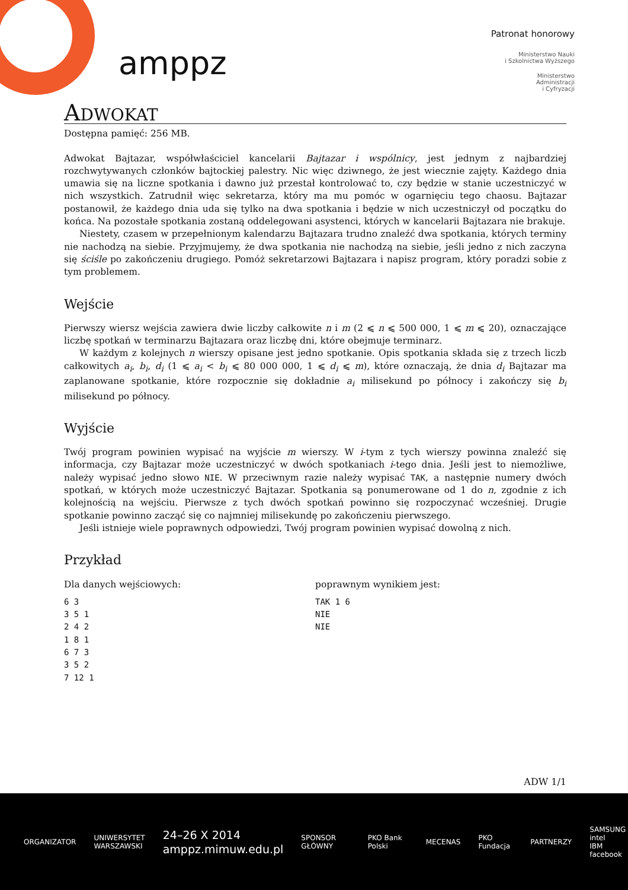amppz
Patronat honorowy
Ministerstwo Nauki
i Szkolnictwa Wyższego
Ministerstwo
Administracji
i Cyfryzacji
ADWOKAT
Dostępna pamięć: 256 MB.
Adwokat Bajtazar, współwłaściciel kancelarii Bajtazar i wspólnicy, jest jednym z najbardziej rozchwytywanych członków bajtockiej palestry. Nic więc dziwnego, że jest wiecznie zajęty. Każdego dnia umawia się na liczne spotkania i dawno już przestał kontrolować to, czy będzie w stanie uczestniczyć w nich wszystkich. Zatrudnił więc sekretarza, który ma mu pomóc w ogarnięciu tego chaosu. Bajtazar postanowił, że każdego dnia uda się tylko na dwa spotkania i będzie w nich uczestniczył od początku do końca. Na pozostałe spotkania zostaną oddelegowani asystenci, których w kancelarii Bajtazara nie brakuje.
Niestety, czasem w przepełnionym kalendarzu Bajtazara trudno znaleźć dwa spotkania, których terminy nie nachodzą na siebie. Przyjmujemy, że dwa spotkania nie nachodzą na siebie, jeśli jedno z nich zaczyna się ściśle po zakończeniu drugiego. Pomóż sekretarzowi Bajtazara i napisz program, który poradzi sobie z tym problemem.
Wejście
Pierwszy wiersz wejścia zawiera dwie liczby całkowite n i m (2 ⩽ n ⩽ 500 000, 1 ⩽ m ⩽ 20), oznaczające liczbę spotkań w terminarzu Bajtazara oraz liczbę dni, które obejmuje terminarz.
W każdym z kolejnych n wierszy opisane jest jedno spotkanie. Opis spotkania składa się z trzech liczb całkowitych a<sub>i</sub>, b<sub>i</sub>, d<sub>i</sub> (1 ⩽ a<sub>i</sub> < b<sub>i</sub> ⩽ 80 000 000, 1 ⩽ d<sub>i</sub> ⩽ m), które oznaczają, że dnia d<sub>i</sub> Bajtazar ma zaplanowane spotkanie, które rozpocznie się dokładnie a<sub>i</sub> milisekund po północy i zakończy się b<sub>i</sub> milisekund po północy.
Wyjście
Twój program powinien wypisać na wyjście m wierszy. W i-tym z tych wierszy powinna znaleźć się informacja, czy Bajtazar może uczestniczyć w dwóch spotkaniach i-tego dnia. Jeśli jest to niemożliwe, należy wypisać jedno słowo NIE. W przeciwnym razie należy wypisać TAK, a następnie numery dwóch spotkań, w których może uczestniczyć Bajtazar. Spotkania są ponumerowane od 1 do n, zgodnie z ich kolejnością na wejściu. Pierwsze z tych dwóch spotkań powinno się rozpoczynać wcześniej. Drugie spotkanie powinno zacząć się co najmniej milisekundę po zakończeniu pierwszego.
Jeśli istnieje wiele poprawnych odpowiedzi, Twój program powinien wypisać dowolną z nich.
Przykład
Dla danych wejściowych:
6 3
3 5 1
2 4 2
1 8 1
6 7 3
3 5 2
7 12 1
poprawnym wynikiem jest:
TAK 1 6
NIE
NIE
ADW 1/1
ORGANIZATOR UNIWERSYTET
WARSZAWSKI 24–26 X 2014
amppz.mimuw.edu.pl SPONSOR GŁÓWNY PKO Bank Polski MECENAS PKO Fundacja PARTNERZY SAMSUNG intel
IBM facebook